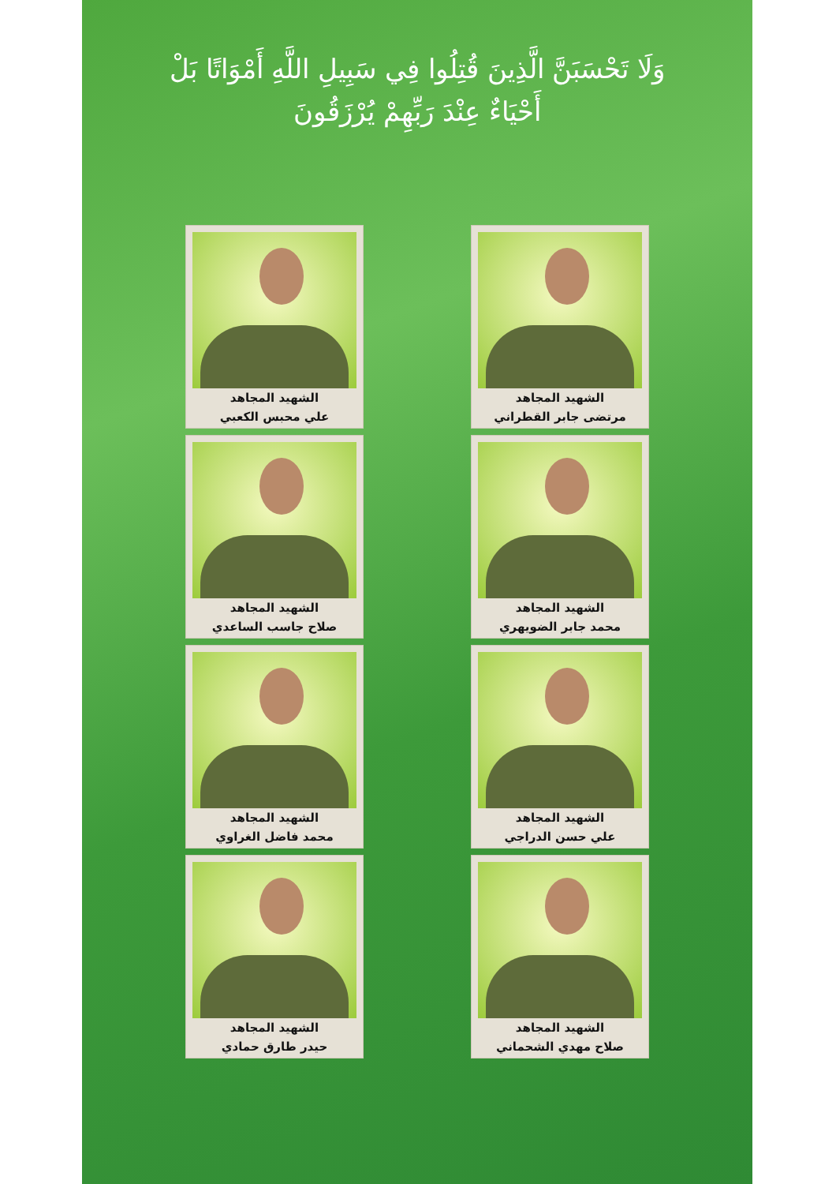وَلَا تَحْسَبَنَّ الَّذِينَ قُتِلُوا فِي سَبِيلِ اللَّهِ أَمْوَاتًا بَلْ أَحْيَاءٌ عِنْدَ رَبِّهِمْ يُرْزَقُونَ
الشهيد المجاهد
مرتضى جابر القطراني
الشهيد المجاهد
علي محبس الكعبي
الشهيد المجاهد
محمد جابر الضويهري
الشهيد المجاهد
صلاح جاسب الساعدي
الشهيد المجاهد
علي حسن الدراجي
الشهيد المجاهد
محمد فاضل الغراوي
الشهيد المجاهد
صلاح مهدي الشحماني
الشهيد المجاهد
حيدر طارق حمادي